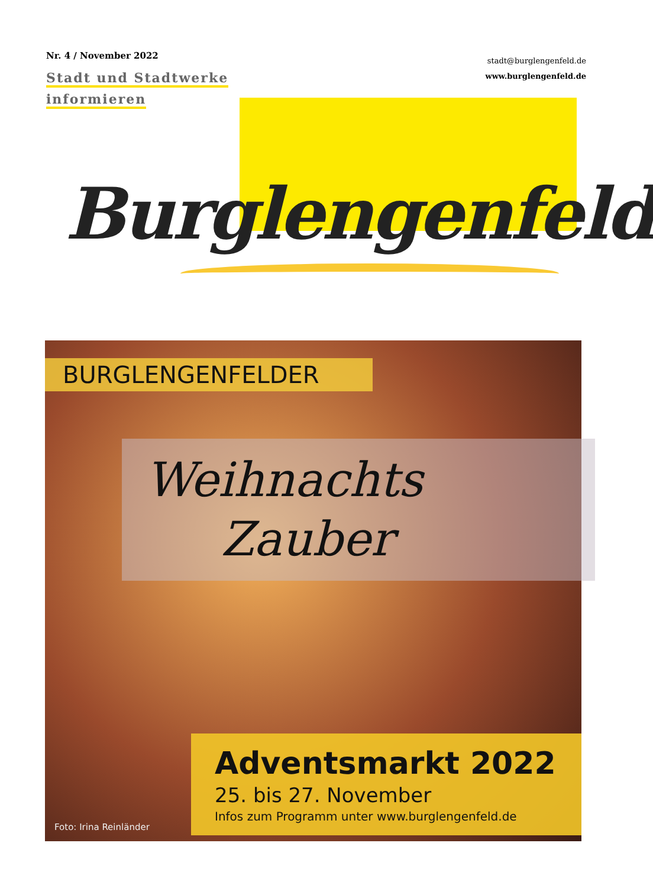Nr. 4 / November 2022
Stadt und Stadtwerke
informieren
stadt@burglengenfeld.de
www.burglengenfeld.de
Burglengenfeld
BURGLENGENFELDER
Weihnachts
Zauber
Adventsmarkt 2022
25. bis 27. November
Infos zum Programm unter www.burglengenfeld.de
Foto: Irina Reinländer